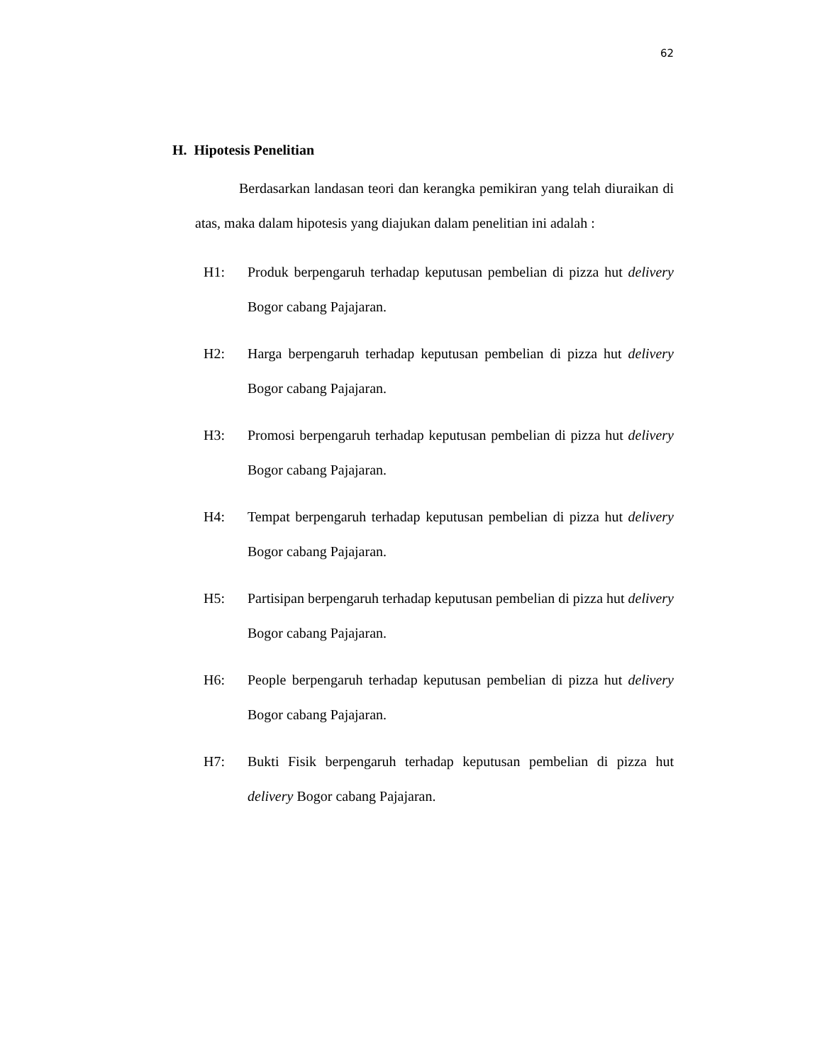62
H. Hipotesis Penelitian
Berdasarkan landasan teori dan kerangka pemikiran yang telah diuraikan di atas, maka dalam hipotesis yang diajukan dalam penelitian ini adalah :
H1: Produk berpengaruh terhadap keputusan pembelian di pizza hut delivery Bogor cabang Pajajaran.
H2: Harga berpengaruh terhadap keputusan pembelian di pizza hut delivery Bogor cabang Pajajaran.
H3: Promosi berpengaruh terhadap keputusan pembelian di pizza hut delivery Bogor cabang Pajajaran.
H4: Tempat berpengaruh terhadap keputusan pembelian di pizza hut delivery Bogor cabang Pajajaran.
H5: Partisipan berpengaruh terhadap keputusan pembelian di pizza hut delivery Bogor cabang Pajajaran.
H6: People berpengaruh terhadap keputusan pembelian di pizza hut delivery Bogor cabang Pajajaran.
H7: Bukti Fisik berpengaruh terhadap keputusan pembelian di pizza hut delivery Bogor cabang Pajajaran.